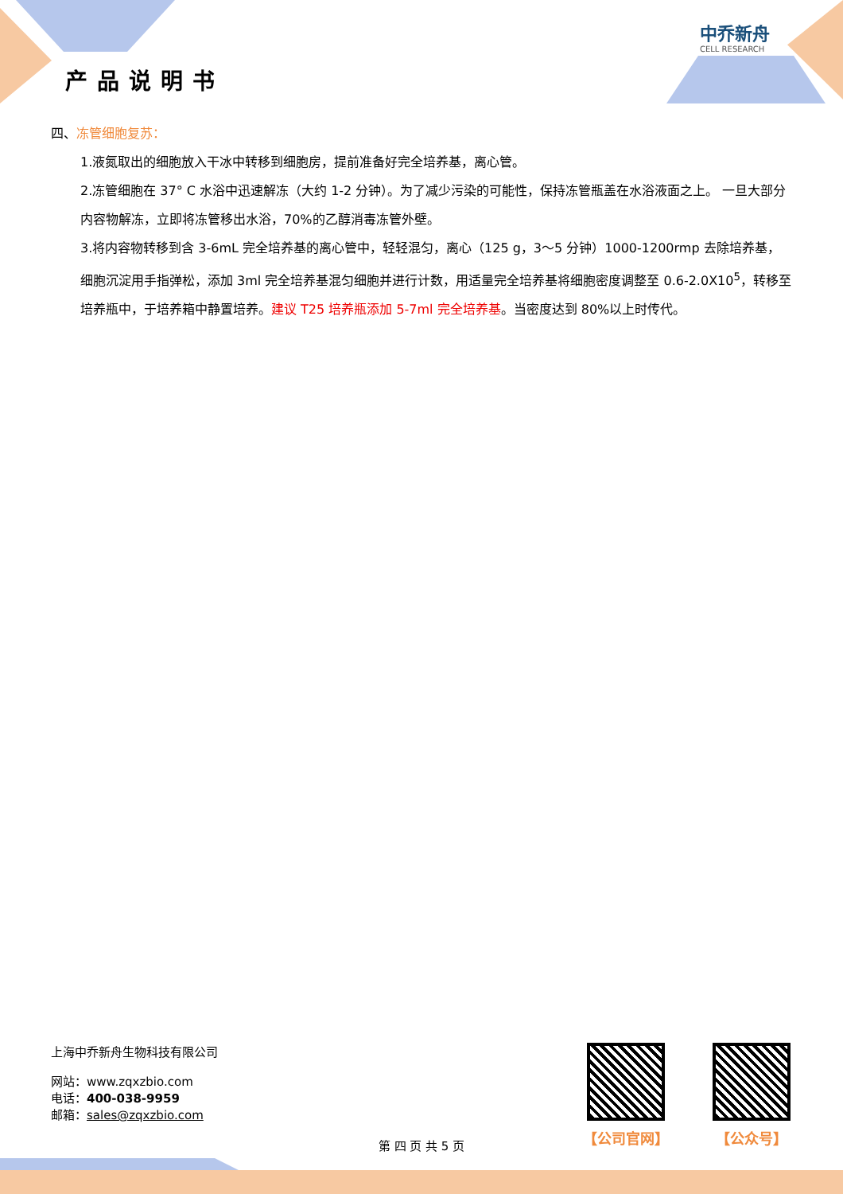产品说明书
中乔新舟
CELL RESEARCH
四、冻管细胞复苏：
1.液氮取出的细胞放入干冰中转移到细胞房，提前准备好完全培养基，离心管。
2.冻管细胞在 37° C 水浴中迅速解冻（大约 1-2 分钟）。为了减少污染的可能性，保持冻管瓶盖在水浴液面之上。 一旦大部分内容物解冻，立即将冻管移出水浴，70%的乙醇消毒冻管外壁。
3.将内容物转移到含 3-6mL 完全培养基的离心管中，轻轻混匀，离心（125 g，3～5 分钟）1000-1200rmp 去除培养基， 细胞沉淀用手指弹松，添加 3ml 完全培养基混匀细胞并进行计数，用适量完全培养基将细胞密度调整至 0.6-2.0X10<sup>5</sup>，转移至培养瓶中，于培养箱中静置培养。建议 T25 培养瓶添加 5-7ml 完全培养基。当密度达到 80%以上时传代。
上海中乔新舟生物科技有限公司
网站：www.zqxzbio.com
电话：400-038-9959
邮箱：sales@zqxzbio.com
【公司官网】 【公众号】
第 四 页 共 5 页